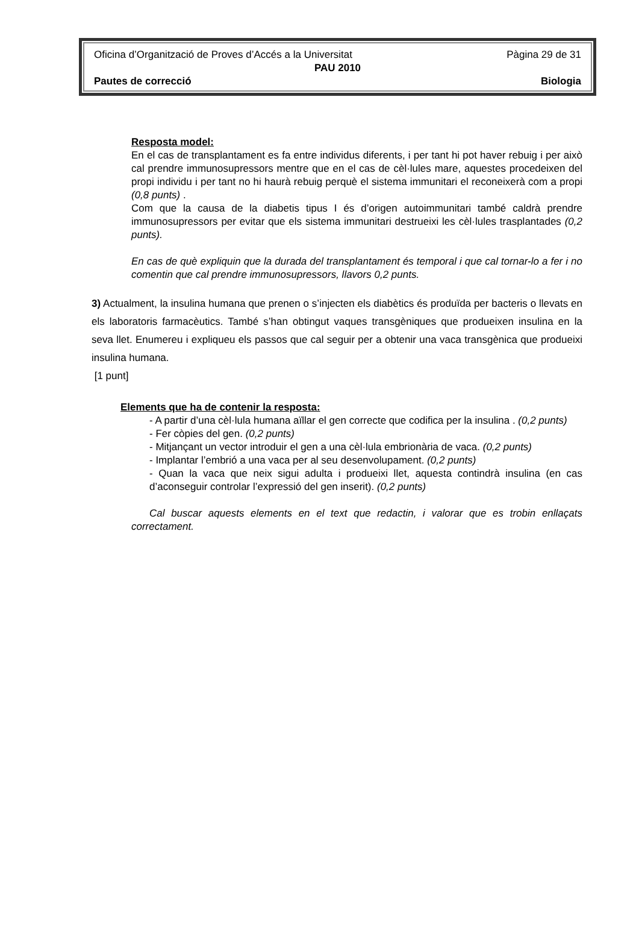Oficina d’Organització de Proves d’Accés a la Universitat Pàgina 29 de 31
PAU 2010
Pautes de correcció Biologia
Resposta model:
En el cas de transplantament es fa entre individus diferents, i per tant hi pot haver rebuig i per això cal prendre immunosupressors mentre que en el cas de cèl·lules mare, aquestes procedeixen del propi individu i per tant no hi haurà rebuig perquè el sistema immunitari el reconeixerà com a propi (0,8 punts) .
Com que la causa de la diabetis tipus I és d’origen autoimmunitari també caldrà prendre immunosupressors per evitar que els sistema immunitari destrueixi les cèl·lules trasplantades (0,2 punts).
En cas de què expliquin que la durada del transplantament és temporal i que cal tornar-lo a fer i no comentin que cal prendre immunosupressors, llavors 0,2 punts.
3) Actualment, la insulina humana que prenen o s’injecten els diabètics és produïda per bacteris o llevats en els laboratoris farmacèutics. També s’han obtingut vaques transgèniques que produeixen insulina en la seva llet. Enumereu i expliqueu els passos que cal seguir per a obtenir una vaca transgènica que produeixi insulina humana.
[1 punt]
Elements que ha de contenir la resposta:
- A partir d’una cèl·lula humana aïllar el gen correcte que codifica per la insulina . (0,2 punts)
- Fer còpies del gen. (0,2 punts)
- Mitjançant un vector introduir el gen a una cèl·lula embrionària de vaca. (0,2 punts)
- Implantar l’embrió a una vaca per al seu desenvolupament. (0,2 punts)
- Quan la vaca que neix sigui adulta i produeixi llet, aquesta contindrà insulina (en cas d’aconseguir controlar l’expressió del gen inserit). (0,2 punts)
Cal buscar aquests elements en el text que redactin, i valorar que es trobin enllaçats correctament.